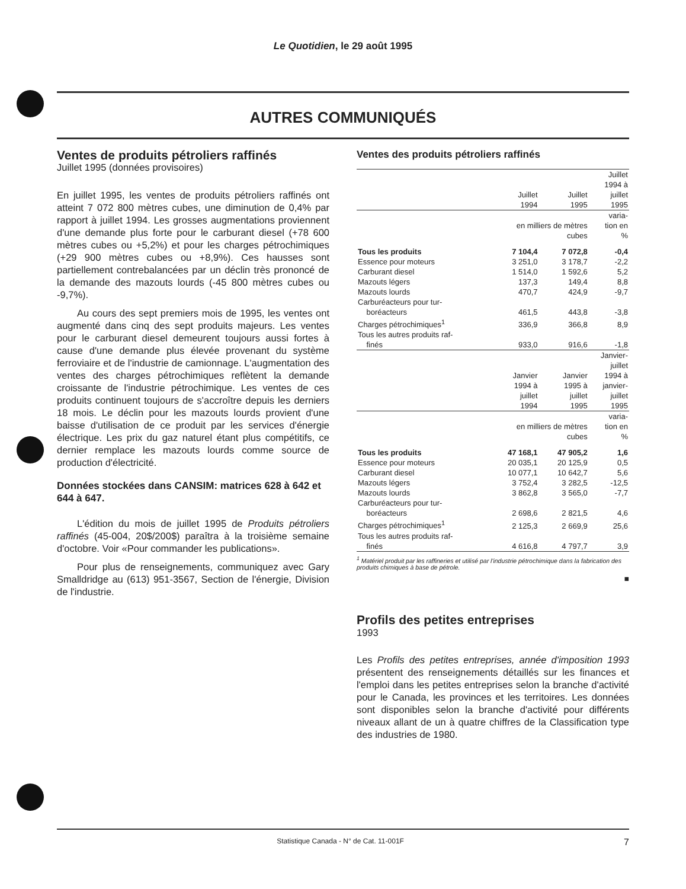Le Quotidien, le 29 août 1995
AUTRES COMMUNIQUÉS
Ventes de produits pétroliers raffinés
Juillet 1995 (données provisoires)
En juillet 1995, les ventes de produits pétroliers raffinés ont atteint 7 072 800 mètres cubes, une diminution de 0,4% par rapport à juillet 1994. Les grosses augmentations proviennent d'une demande plus forte pour le carburant diesel (+78 600 mètres cubes ou +5,2%) et pour les charges pétrochimiques (+29 900 mètres cubes ou +8,9%). Ces hausses sont partiellement contrebalancées par un déclin très prononcé de la demande des mazouts lourds (-45 800 mètres cubes ou -9,7%).
Au cours des sept premiers mois de 1995, les ventes ont augmenté dans cinq des sept produits majeurs. Les ventes pour le carburant diesel demeurent toujours aussi fortes à cause d'une demande plus élevée provenant du système ferroviaire et de l'industrie de camionnage. L'augmentation des ventes des charges pétrochimiques reflètent la demande croissante de l'industrie pétrochimique. Les ventes de ces produits continuent toujours de s'accroître depuis les derniers 18 mois. Le déclin pour les mazouts lourds provient d'une baisse d'utilisation de ce produit par les services d'énergie électrique. Les prix du gaz naturel étant plus compétitifs, ce dernier remplace les mazouts lourds comme source de production d'électricité.
Données stockées dans CANSIM: matrices 628 à 642 et 644 à 647.
L'édition du mois de juillet 1995 de Produits pétroliers raffinés (45-004, 20$/200$) paraîtra à la troisième semaine d'octobre. Voir «Pour commander les publications».
Pour plus de renseignements, communiquez avec Gary Smalldridge au (613) 951-3567, Section de l'énergie, Division de l'industrie.
Ventes des produits pétroliers raffinés
| | Juillet 1994 | Juillet 1995 | Juillet 1994 à juillet 1995 |
| | en milliers de mètres cubes | | varia- tion en % |
| Tous les produits | 7 104,4 | 7 072,8 | -0,4 |
| Essence pour moteurs | 3 251,0 | 3 178,7 | -2,2 |
| Carburant diesel | 1 514,0 | 1 592,6 | 5,2 |
| Mazouts légers | 137,3 | 149,4 | 8,8 |
| Mazouts lourds | 470,7 | 424,9 | -9,7 |
| Carburéacteurs pour tur- boréacteurs | 461,5 | 443,8 | -3,8 |
| Charges pétrochimiques<sup>1</sup> | 336,9 | 366,8 | 8,9 |
| Tous les autres produits raf- finés | 933,0 | 916,6 | -1,8 |
| | Janvier 1994 à juillet 1994 | Janvier 1995 à juillet 1995 | Janvier- juillet 1994 à janvier- juillet 1995 |
| | en milliers de mètres cubes | | varia- tion en % |
| Tous les produits | 47 168,1 | 47 905,2 | 1,6 |
| Essence pour moteurs | 20 035,1 | 20 125,9 | 0,5 |
| Carburant diesel | 10 077,1 | 10 642,7 | 5,6 |
| Mazouts légers | 3 752,4 | 3 282,5 | -12,5 |
| Mazouts lourds | 3 862,8 | 3 565,0 | -7,7 |
| Carburéacteurs pour tur- boréacteurs | 2 698,6 | 2 821,5 | 4,6 |
| Charges pétrochimiques<sup>1</sup> | 2 125,3 | 2 669,9 | 25,6 |
| Tous les autres produits raf- finés | 4 616,8 | 4 797,7 | 3,9 |
<sup>1</sup> Matériel produit par les raffineries et utilisé par l'industrie pétrochimique dans la fabrication des produits chimiques à base de pétrole.
■
Profils des petites entreprises
1993
Les Profils des petites entreprises, année d'imposition 1993 présentent des renseignements détaillés sur les finances et l'emploi dans les petites entreprises selon la branche d'activité pour le Canada, les provinces et les territoires. Les données sont disponibles selon la branche d'activité pour différents niveaux allant de un à quatre chiffres de la Classification type des industries de 1980.
Statistique Canada - N° de Cat. 11-001F 7